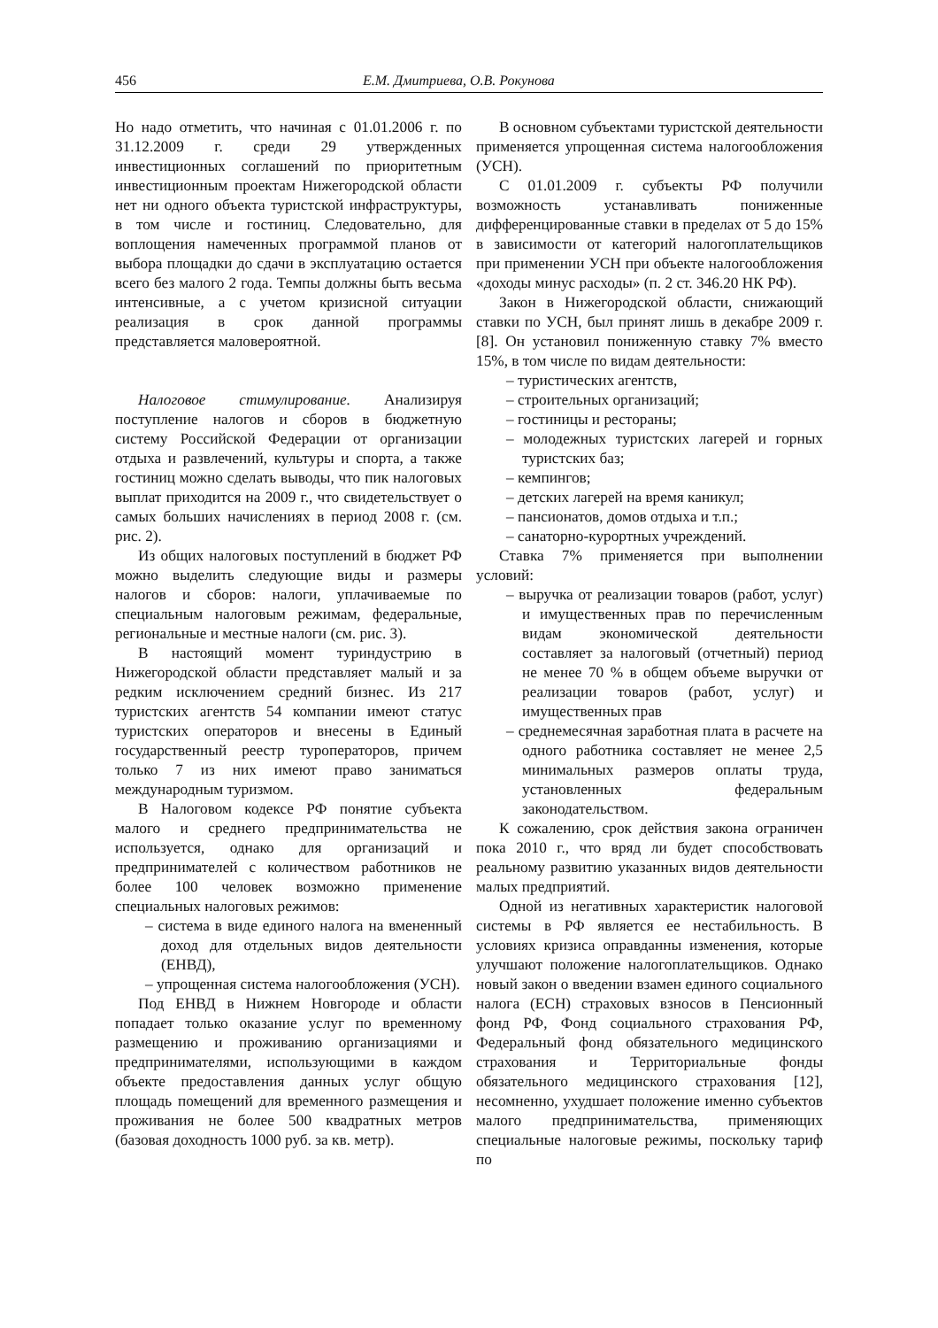456 Е.М. Дмитриева, О.В. Рокунова
Но надо отметить, что начиная с 01.01.2006 г. по 31.12.2009 г. среди 29 утвержденных инвестиционных соглашений по приоритетным инвестиционным проектам Нижегородской области нет ни одного объекта туристской инфраструктуры, в том числе и гостиниц. Следовательно, для воплощения намеченных программой планов от выбора площадки до сдачи в эксплуатацию остается всего без малого 2 года. Темпы должны быть весьма интенсивные, а с учетом кризисной ситуации реализация в срок данной программы представляется маловероятной.
Налоговое стимулирование. Анализируя поступление налогов и сборов в бюджетную систему Российской Федерации от организации отдыха и развлечений, культуры и спорта, а также гостиниц можно сделать выводы, что пик налоговых выплат приходится на 2009 г., что свидетельствует о самых больших начислениях в период 2008 г. (см. рис. 2).
Из общих налоговых поступлений в бюджет РФ можно выделить следующие виды и размеры налогов и сборов: налоги, уплачиваемые по специальным налоговым режимам, федеральные, региональные и местные налоги (см. рис. 3).
В настоящий момент туриндустрию в Нижегородской области представляет малый и за редким исключением средний бизнес. Из 217 туристских агентств 54 компании имеют статус туристских операторов и внесены в Единый государственный реестр туроператоров, причем только 7 из них имеют право заниматься международным туризмом.
В Налоговом кодексе РФ понятие субъекта малого и среднего предпринимательства не используется, однако для организаций и предпринимателей с количеством работников не более 100 человек возможно применение специальных налоговых режимов:
– система в виде единого налога на вмененный доход для отдельных видов деятельности (ЕНВД),
– упрощенная система налогообложения (УСН).
Под ЕНВД в Нижнем Новгороде и области попадает только оказание услуг по временному размещению и проживанию организациями и предпринимателями, использующими в каждом объекте предоставления данных услуг общую площадь помещений для временного размещения и проживания не более 500 квадратных метров (базовая доходность 1000 руб. за кв. метр).
В основном субъектами туристской деятельности применяется упрощенная система налогообложения (УСН).
С 01.01.2009 г. субъекты РФ получили возможность устанавливать пониженные дифференцированные ставки в пределах от 5 до 15% в зависимости от категорий налогоплательщиков при применении УСН при объекте налогообложения «доходы минус расходы» (п. 2 ст. 346.20 НК РФ).
Закон в Нижегородской области, снижающий ставки по УСН, был принят лишь в декабре 2009 г. [8]. Он установил пониженную ставку 7% вместо 15%, в том числе по видам деятельности:
– туристических агентств,
– строительных организаций;
– гостиницы и рестораны;
– молодежных туристских лагерей и горных туристских баз;
– кемпингов;
– детских лагерей на время каникул;
– пансионатов, домов отдыха и т.п.;
– санаторно-курортных учреждений.
Ставка 7% применяется при выполнении условий:
– выручка от реализации товаров (работ, услуг) и имущественных прав по перечисленным видам экономической деятельности составляет за налоговый (отчетный) период не менее 70 % в общем объеме выручки от реализации товаров (работ, услуг) и имущественных прав
– среднемесячная заработная плата в расчете на одного работника составляет не менее 2,5 минимальных размеров оплаты труда, установленных федеральным законодательством.
К сожалению, срок действия закона ограничен пока 2010 г., что вряд ли будет способствовать реальному развитию указанных видов деятельности малых предприятий.
Одной из негативных характеристик налоговой системы в РФ является ее нестабильность. В условиях кризиса оправданны изменения, которые улучшают положение налогоплательщиков. Однако новый закон о введении взамен единого социального налога (ЕСН) страховых взносов в Пенсионный фонд РФ, Фонд социального страхования РФ, Федеральный фонд обязательного медицинского страхования и Территориальные фонды обязательного медицинского страхования [12], несомненно, ухудшает положение именно субъектов малого предпринимательства, применяющих специальные налоговые режимы, поскольку тариф по